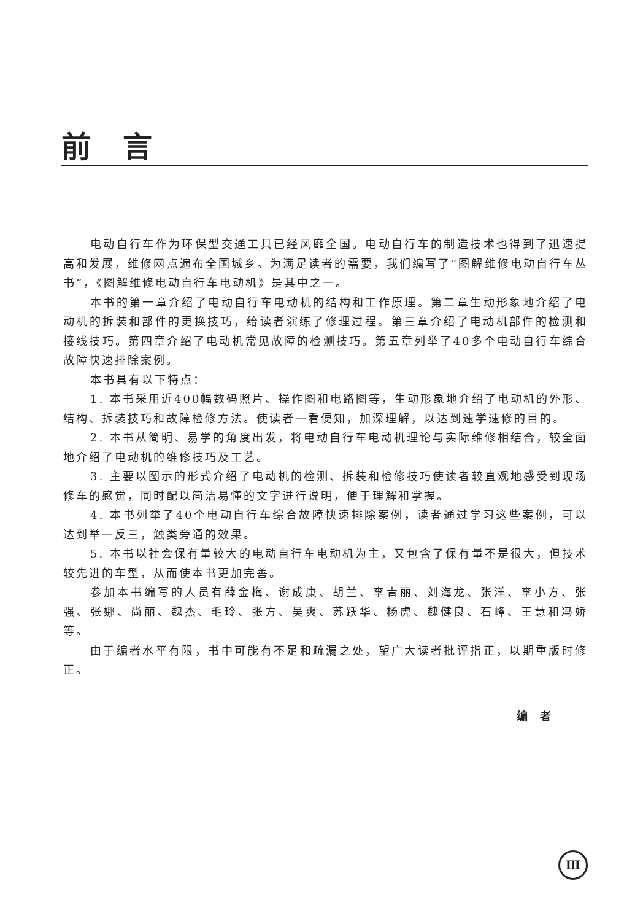前言
电动自行车作为环保型交通工具已经风靡全国。电动自行车的制造技术也得到了迅速提高和发展，维修网点遍布全国城乡。为满足读者的需要，我们编写了“图解维修电动自行车丛书”，《图解维修电动自行车电动机》是其中之一。
本书的第一章介绍了电动自行车电动机的结构和工作原理。第二章生动形象地介绍了电动机的拆装和部件的更换技巧，给读者演练了修理过程。第三章介绍了电动机部件的检测和接线技巧。第四章介绍了电动机常见故障的检测技巧。第五章列举了40多个电动自行车综合故障快速排除案例。
本书具有以下特点：
1. 本书采用近400幅数码照片、操作图和电路图等，生动形象地介绍了电动机的外形、结构、拆装技巧和故障检修方法。使读者一看便知，加深理解，以达到速学速修的目的。
2. 本书从简明、易学的角度出发，将电动自行车电动机理论与实际维修相结合，较全面地介绍了电动机的维修技巧及工艺。
3. 主要以图示的形式介绍了电动机的检测、拆装和检修技巧使读者较直观地感受到现场修车的感觉，同时配以简洁易懂的文字进行说明，便于理解和掌握。
4. 本书列举了40个电动自行车综合故障快速排除案例，读者通过学习这些案例，可以达到举一反三，触类旁通的效果。
5. 本书以社会保有量较大的电动自行车电动机为主，又包含了保有量不是很大，但技术较先进的车型，从而使本书更加完善。
参加本书编写的人员有薛金梅、谢成康、胡兰、李青丽、刘海龙、张洋、李小方、张强、张娜、尚丽、魏杰、毛玲、张方、吴爽、苏跃华、杨虎、魏健良、石峰、王慧和冯娇等。
由于编者水平有限，书中可能有不足和疏漏之处，望广大读者批评指正，以期重版时修正。
编者
Ⅲ